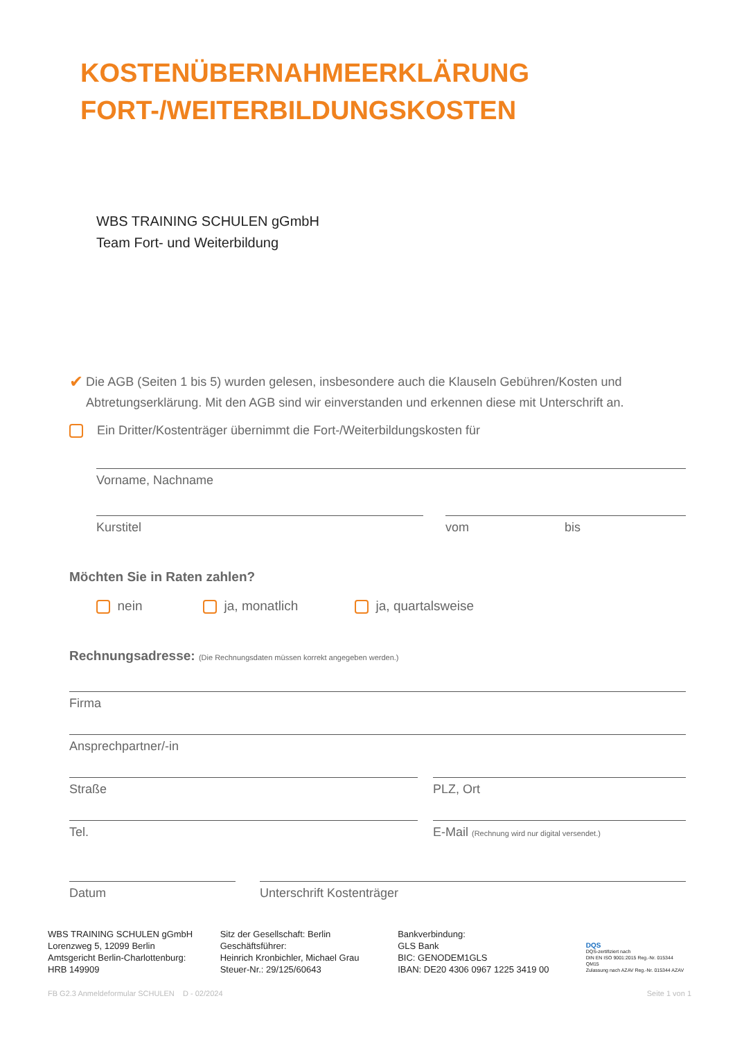KOSTENÜBERNAHMEERKLÄRUNG
FORT-/WEITERBILDUNGSKOSTEN
WBS TRAINING SCHULEN gGmbH
Team Fort- und Weiterbildung
✔
Die AGB (Seiten 1 bis 5) wurden gelesen, insbesondere auch die Klauseln Gebühren/Kosten und Abtretungserklärung. Mit den AGB sind wir einverstanden und erkennen diese mit Unterschrift an.
Ein Dritter/Kostenträger übernimmt die Fort-/Weiterbildungskosten für
Vorname, Nachname
Kurstitel vom bis
Möchten Sie in Raten zahlen?
nein ja, monatlich ja, quartalsweise
Rechnungsadresse: (Die Rechnungsdaten müssen korrekt angegeben werden.)
Firma
Ansprechpartner/-in
Straße PLZ, Ort
Tel. E-Mail (Rechnung wird nur digital versendet.)
Datum Unterschrift Kostenträger
WBS TRAINING SCHULEN gGmbH
Lorenzweg 5, 12099 Berlin
Amtsgericht Berlin-Charlottenburg:
HRB 149909
Sitz der Gesellschaft: Berlin
Geschäftsführer:
Heinrich Kronbichler, Michael Grau
Steuer-Nr.: 29/125/60643
Bankverbindung:
GLS Bank
BIC: GENODEM1GLS
IBAN: DE20 4306 0967 1225 3419 00
DQS
DQS-zertifiziert nach
DIN EN ISO 9001:2015 Reg.-Nr. 015344 QM15
Zulassung nach AZAV Reg.-Nr. 015344 AZAV
FB G2.3 Anmeldeformular SCHULEN D - 02/2024 Seite 1 von 1